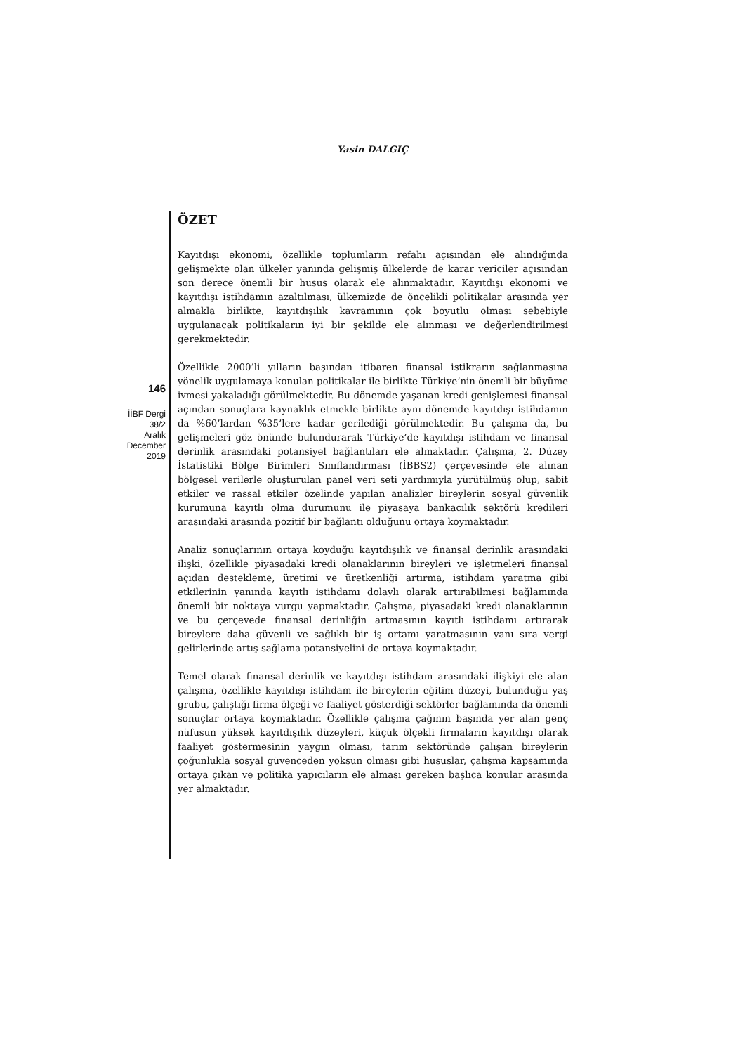Yasin DALGIÇ
ÖZET
Kayıtdışı ekonomi, özellikle toplumların refahı açısından ele alındığında gelişmekte olan ülkeler yanında gelişmiş ülkelerde de karar vericiler açısından son derece önemli bir husus olarak ele alınmaktadır. Kayıtdışı ekonomi ve kayıtdışı istihdamın azaltılması, ülkemizde de öncelikli politikalar arasında yer almakla birlikte, kayıtdışılık kavramının çok boyutlu olması sebebiyle uygulanacak politikaların iyi bir şekilde ele alınması ve değerlendirilmesi gerekmektedir.
Özellikle 2000’li yılların başından itibaren finansal istikrarın sağlanmasına yönelik uygulamaya konulan politikalar ile birlikte Türkiye’nin önemli bir büyüme ivmesi yakaladığı görülmektedir. Bu dönemde yaşanan kredi genişlemesi finansal açından sonuçlara kaynaklık etmekle birlikte aynı dönemde kayıtdışı istihdamın da %60’lardan %35’lere kadar gerilediği görülmektedir. Bu çalışma da, bu gelişmeleri göz önünde bulundurarak Türkiye’de kayıtdışı istihdam ve finansal derinlik arasındaki potansiyel bağlantıları ele almaktadır. Çalışma, 2. Düzey İstatistiki Bölge Birimleri Sınıflandırması (İBBS2) çerçevesinde ele alınan bölgesel verilerle oluşturulan panel veri seti yardımıyla yürütülmüş olup, sabit etkiler ve rassal etkiler özelinde yapılan analizler bireylerin sosyal güvenlik kurumuna kayıtlı olma durumunu ile piyasaya bankacılık sektörü kredileri arasındaki arasında pozitif bir bağlantı olduğunu ortaya koymaktadır.
Analiz sonuçlarının ortaya koyduğu kayıtdışılık ve finansal derinlik arasındaki ilişki, özellikle piyasadaki kredi olanaklarının bireyleri ve işletmeleri finansal açıdan destekleme, üretimi ve üretkenliği artırma, istihdam yaratma gibi etkilerinin yanında kayıtlı istihdamı dolaylı olarak artırabilmesi bağlamında önemli bir noktaya vurgu yapmaktadır. Çalışma, piyasadaki kredi olanaklarının ve bu çerçevede finansal derinliğin artmasının kayıtlı istihdamı artırarak bireylere daha güvenli ve sağlıklı bir iş ortamı yaratmasının yanı sıra vergi gelirlerinde artış sağlama potansiyelini de ortaya koymaktadır.
Temel olarak finansal derinlik ve kayıtdışı istihdam arasındaki ilişkiyi ele alan çalışma, özellikle kayıtdışı istihdam ile bireylerin eğitim düzeyi, bulunduğu yaş grubu, çalıştığı firma ölçeği ve faaliyet gösterdiği sektörler bağlamında da önemli sonuçlar ortaya koymaktadır. Özellikle çalışma çağının başında yer alan genç nüfusun yüksek kayıtdışılık düzeyleri, küçük ölçekli firmaların kayıtdışı olarak faaliyet göstermesinin yaygın olması, tarım sektöründe çalışan bireylerin çoğunlukla sosyal güvenceden yoksun olması gibi hususlar, çalışma kapsamında ortaya çıkan ve politika yapıcıların ele alması gereken başlıca konular arasında yer almaktadır.
146
İİBF Dergi
38/2
Aralık
December
2019